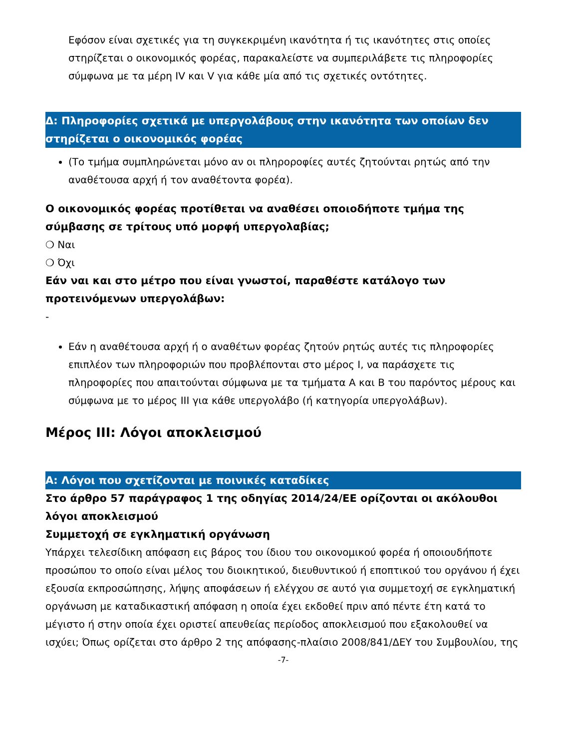Εφόσον είναι σχετικές για τη συγκεκριμένη ικανότητα ή τις ικανότητες στις οποίες στηρίζεται ο οικονομικός φορέας, παρακαλείστε να συμπεριλάβετε τις πληροφορίες σύμφωνα με τα μέρη IV και V για κάθε μία από τις σχετικές οντότητες.
Δ: Πληροφορίες σχετικά με υπεργολάβους στην ικανότητα των οποίων δεν στηρίζεται ο οικονομικός φορέας
(Το τμήμα συμπληρώνεται μόνο αν οι πληροροφίες αυτές ζητούνται ρητώς από την αναθέτουσα αρχή ή τον αναθέτοντα φορέα).
Ο οικονομικός φορέας προτίθεται να αναθέσει οποιοδήποτε τμήμα της σύμβασης σε τρίτους υπό μορφή υπεργολαβίας;
❍ Ναι
❍ Όχι
Εάν ναι και στο μέτρο που είναι γνωστοί, παραθέστε κατάλογο των προτεινόμενων υπεργολάβων:
-
Εάν η αναθέτουσα αρχή ή ο αναθέτων φορέας ζητούν ρητώς αυτές τις πληροφορίες επιπλέον των πληροφοριών που προβλέπονται στο μέρος I, να παράσχετε τις πληροφορίες που απαιτούνται σύμφωνα με τα τμήματα Α και Β του παρόντος μέρους και σύμφωνα με το μέρος III για κάθε υπεργολάβο (ή κατηγορία υπεργολάβων).
Μέρος III: Λόγοι αποκλεισμού
Α: Λόγοι που σχετίζονται με ποινικές καταδίκες
Στο άρθρο 57 παράγραφος 1 της οδηγίας 2014/24/ΕΕ ορίζονται οι ακόλουθοι λόγοι αποκλεισμού
Συμμετοχή σε εγκληματική οργάνωση
Υπάρχει τελεσίδικη απόφαση εις βάρος του ίδιου του οικονομικού φορέα ή οποιουδήποτε προσώπου το οποίο είναι μέλος του διοικητικού, διευθυντικού ή εποπτικού του οργάνου ή έχει εξουσία εκπροσώπησης, λήψης αποφάσεων ή ελέγχου σε αυτό για συμμετοχή σε εγκληματική οργάνωση με καταδικαστική απόφαση η οποία έχει εκδοθεί πριν από πέντε έτη κατά το μέγιστο ή στην οποία έχει οριστεί απευθείας περίοδος αποκλεισμού που εξακολουθεί να ισχύει; Όπως ορίζεται στο άρθρο 2 της απόφασης-πλαίσιο 2008/841/ΔΕΥ του Συμβουλίου, της
-7-